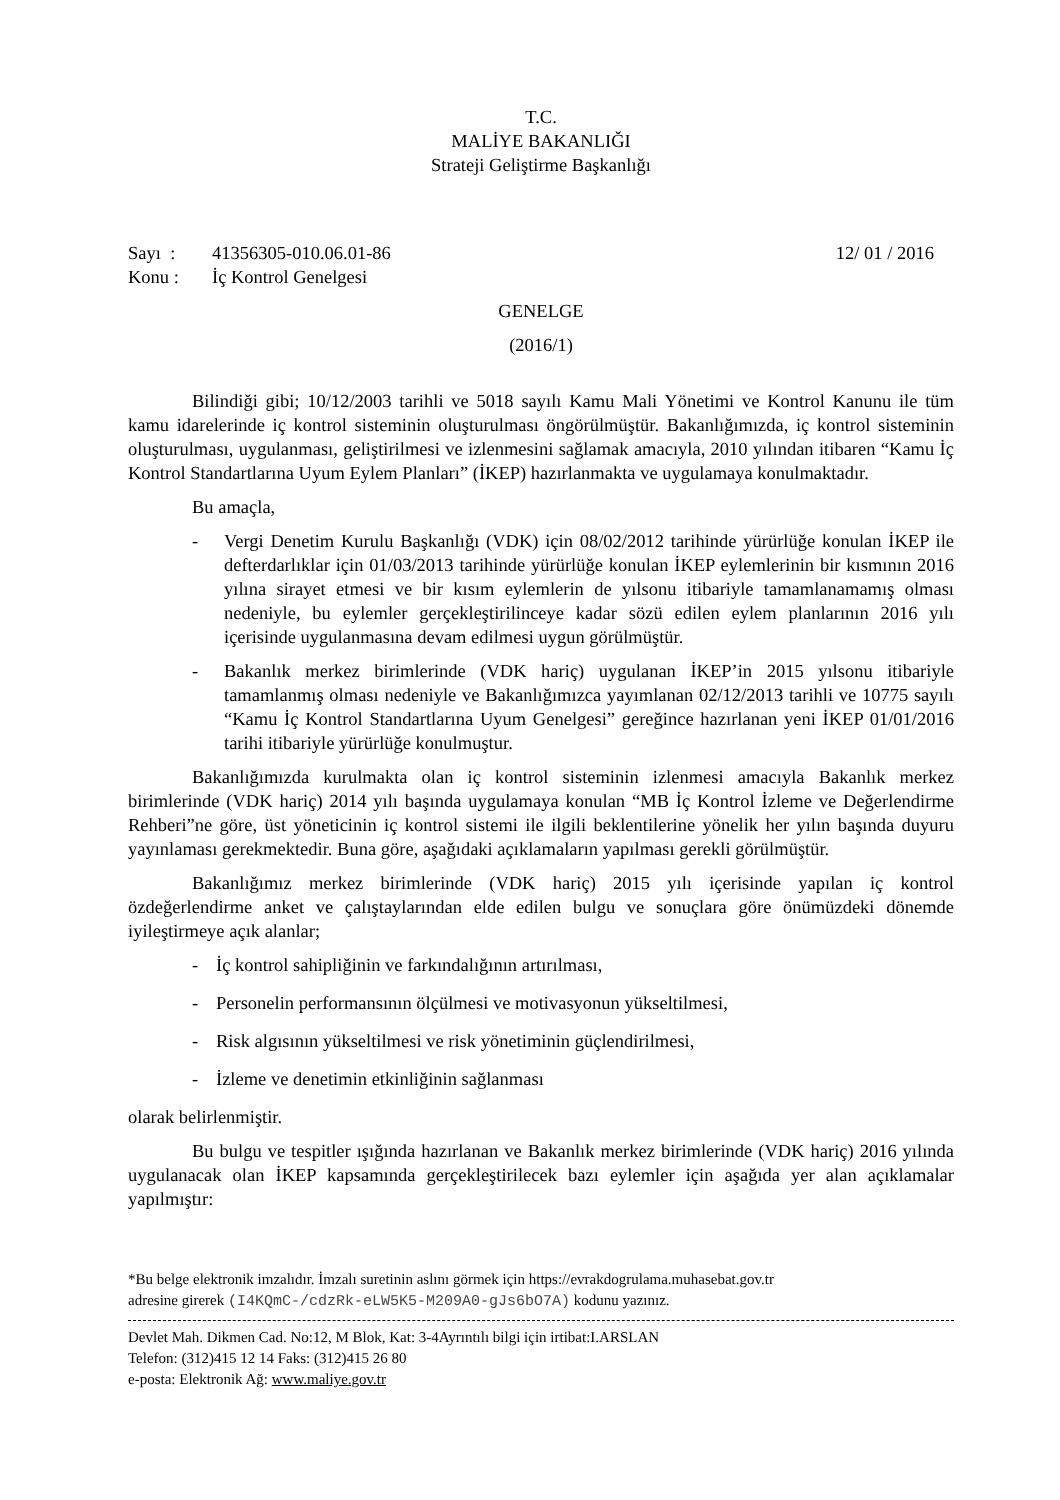T.C.
MALİYE BAKANLIĞI
Strateji Geliştirme Başkanlığı
Sayı : 41356305-010.06.01-86 12/ 01 / 2016
Konu : İç Kontrol Genelgesi
GENELGE
(2016/1)
Bilindiği gibi; 10/12/2003 tarihli ve 5018 sayılı Kamu Mali Yönetimi ve Kontrol Kanunu ile tüm kamu idarelerinde iç kontrol sisteminin oluşturulması öngörülmüştür. Bakanlığımızda, iç kontrol sisteminin oluşturulması, uygulanması, geliştirilmesi ve izlenmesini sağlamak amacıyla, 2010 yılından itibaren “Kamu İç Kontrol Standartlarına Uyum Eylem Planları” (İKEP) hazırlanmakta ve uygulamaya konulmaktadır.
Bu amaçla,
- Vergi Denetim Kurulu Başkanlığı (VDK) için 08/02/2012 tarihinde yürürlüğe konulan İKEP ile defterdarlıklar için 01/03/2013 tarihinde yürürlüğe konulan İKEP eylemlerinin bir kısmının 2016 yılına sirayet etmesi ve bir kısım eylemlerin de yılsonu itibariyle tamamlanamamış olması nedeniyle, bu eylemler gerçekleştirilinceye kadar sözü edilen eylem planlarının 2016 yılı içerisinde uygulanmasına devam edilmesi uygun görülmüştür.
- Bakanlık merkez birimlerinde (VDK hariç) uygulanan İKEP’in 2015 yılsonu itibariyle tamamlanmış olması nedeniyle ve Bakanlığımızca yayımlanan 02/12/2013 tarihli ve 10775 sayılı “Kamu İç Kontrol Standartlarına Uyum Genelgesi” gereğince hazırlanan yeni İKEP 01/01/2016 tarihi itibariyle yürürlüğe konulmuştur.
Bakanlığımızda kurulmakta olan iç kontrol sisteminin izlenmesi amacıyla Bakanlık merkez birimlerinde (VDK hariç) 2014 yılı başında uygulamaya konulan “MB İç Kontrol İzleme ve Değerlendirme Rehberi”ne göre, üst yöneticinin iç kontrol sistemi ile ilgili beklentilerine yönelik her yılın başında duyuru yayınlaması gerekmektedir. Buna göre, aşağıdaki açıklamaların yapılması gerekli görülmüştür.
Bakanlığımız merkez birimlerinde (VDK hariç) 2015 yılı içerisinde yapılan iç kontrol özdeğerlendirme anket ve çalıştaylarından elde edilen bulgu ve sonuçlara göre önümüzdeki dönemde iyileştirmeye açık alanlar;
- İç kontrol sahipliğinin ve farkındalığının artırılması,
- Personelin performansının ölçülmesi ve motivasyonun yükseltilmesi,
- Risk algısının yükseltilmesi ve risk yönetiminin güçlendirilmesi,
- İzleme ve denetimin etkinliğinin sağlanması
olarak belirlenmiştir.
Bu bulgu ve tespitler ışığında hazırlanan ve Bakanlık merkez birimlerinde (VDK hariç) 2016 yılında uygulanacak olan İKEP kapsamında gerçekleştirilecek bazı eylemler için aşağıda yer alan açıklamalar yapılmıştır:
*Bu belge elektronik imzalıdır. İmzalı suretinin aslını görmek için https://evrakdogrulama.muhasebat.gov.tr
adresine girerek (I4KQmC-/cdzRk-eLW5K5-M209A0-gJs6bO7A) kodunu yazınız.
Devlet Mah. Dikmen Cad. No:12, M Blok, Kat: 3-4Ayrıntılı bilgi için irtibat:I.ARSLAN
Telefon: (312)415 12 14 Faks: (312)415 26 80
e-posta: Elektronik Ağ: www.maliye.gov.tr